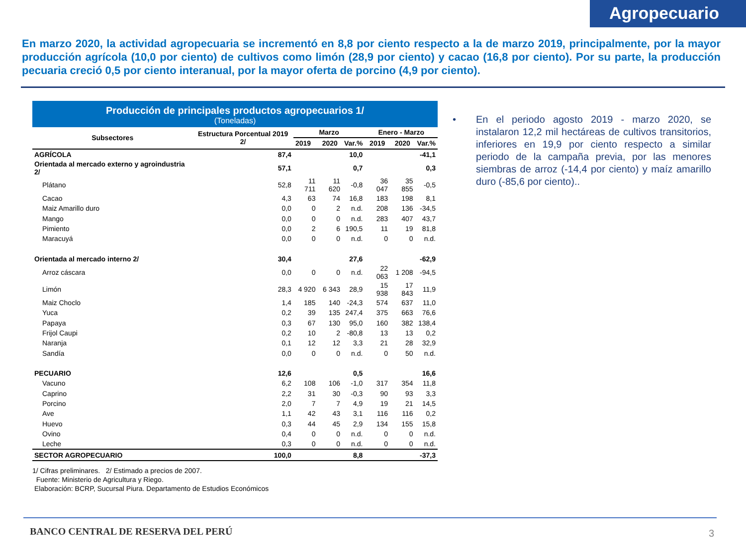Agropecuario
En marzo 2020, la actividad agropecuaria se incrementó en 8,8 por ciento respecto a la de marzo 2019, principalmente, por la mayor producción agrícola (10,0 por ciento) de cultivos como limón (28,9 por ciento) y cacao (16,8 por ciento). Por su parte, la producción pecuaria creció 0,5 por ciento interanual, por la mayor oferta de porcino (4,9 por ciento).
Producción de principales productos agropecuarios 1/
(Toneladas)
| Subsectores | Estructura Porcentual 2019 2/ | Marzo | | | Enero - Marzo | | |
| --- | --- | --- | --- | --- | --- | --- | --- |
| | | 2019 | 2020 | Var.% | 2019 | 2020 | Var.% |
| AGRÍCOLA | 87,4 | | | 10,0 | | | -41,1 |
| Orientada al mercado externo y agroindustria 2/ | 57,1 | | | 0,7 | | | 0,3 |
| Plátano | 52,8 | 11 711 | 11 620 | -0,8 | 36 047 | 35 855 | -0,5 |
| Cacao | 4,3 | 63 | 74 | 16,8 | 183 | 198 | 8,1 |
| Maiz Amarillo duro | 0,0 | 0 | 2 | n.d. | 208 | 136 | -34,5 |
| Mango | 0,0 | 0 | 0 | n.d. | 283 | 407 | 43,7 |
| Pimiento | 0,0 | 2 | 6 | 190,5 | 11 | 19 | 81,8 |
| Maracuyá | 0,0 | 0 | 0 | n.d. | 0 | 0 | n.d. |
| Orientada al mercado interno 2/ | 30,4 | | | 27,6 | | | -62,9 |
| Arroz cáscara | 0,0 | 0 | 0 | n.d. | 22 063 | 1 208 | -94,5 |
| Limón | 28,3 | 4 920 | 6 343 | 28,9 | 15 938 | 17 843 | 11,9 |
| Maiz Choclo | 1,4 | 185 | 140 | -24,3 | 574 | 637 | 11,0 |
| Yuca | 0,2 | 39 | 135 | 247,4 | 375 | 663 | 76,6 |
| Papaya | 0,3 | 67 | 130 | 95,0 | 160 | 382 | 138,4 |
| Frijol Caupi | 0,2 | 10 | 2 | -80,8 | 13 | 13 | 0,2 |
| Naranja | 0,1 | 12 | 12 | 3,3 | 21 | 28 | 32,9 |
| Sandía | 0,0 | 0 | 0 | n.d. | 0 | 50 | n.d. |
| PECUARIO | 12,6 | | | 0,5 | | | 16,6 |
| Vacuno | 6,2 | 108 | 106 | -1,0 | 317 | 354 | 11,8 |
| Caprino | 2,2 | 31 | 30 | -0,3 | 90 | 93 | 3,3 |
| Porcino | 2,0 | 7 | 7 | 4,9 | 19 | 21 | 14,5 |
| Ave | 1,1 | 42 | 43 | 3,1 | 116 | 116 | 0,2 |
| Huevo | 0,3 | 44 | 45 | 2,9 | 134 | 155 | 15,8 |
| Ovino | 0,4 | 0 | 0 | n.d. | 0 | 0 | n.d. |
| Leche | 0,3 | 0 | 0 | n.d. | 0 | 0 | n.d. |
| SECTOR AGROPECUARIO | 100,0 | | | 8,8 | | | -37,3 |
1/ Cifras preliminares. 2/ Estimado a precios de 2007.
Fuente: Ministerio de Agricultura y Riego.
Elaboración: BCRP, Sucursal Piura. Departamento de Estudios Económicos
• En el periodo agosto 2019 - marzo 2020, se instalaron 12,2 mil hectáreas de cultivos transitorios, inferiores en 19,9 por ciento respecto a similar periodo de la campaña previa, por las menores siembras de arroz (-14,4 por ciento) y maíz amarillo duro (-85,6 por ciento)..
BANCO CENTRAL DE RESERVA DEL PERÚ
3